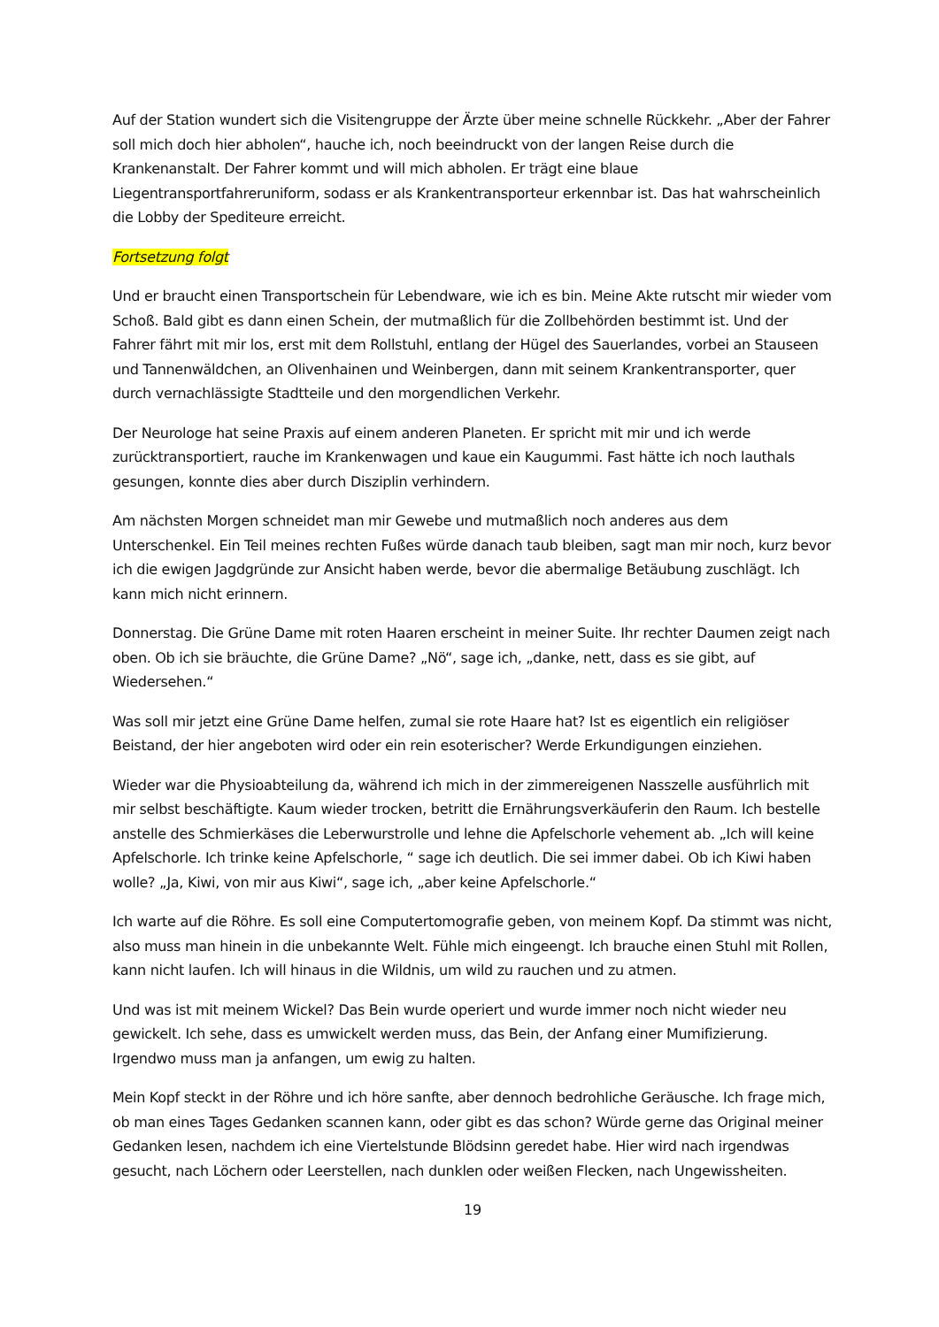Auf der Station wundert sich die Visitengruppe der Ärzte über meine schnelle Rückkehr. „Aber der Fahrer soll mich doch hier abholen“, hauche ich, noch beeindruckt von der langen Reise durch die Krankenanstalt. Der Fahrer kommt und will mich abholen. Er trägt eine blaue Liegentransportfahreruniform, sodass er als Krankentransporteur erkennbar ist. Das hat wahrscheinlich die Lobby der Spediteure erreicht.
Fortsetzung folgt
Und er braucht einen Transportschein für Lebendware, wie ich es bin. Meine Akte rutscht mir wieder vom Schoß. Bald gibt es dann einen Schein, der mutmaßlich für die Zollbehörden bestimmt ist. Und der Fahrer fährt mit mir los, erst mit dem Rollstuhl, entlang der Hügel des Sauerlandes, vorbei an Stauseen und Tannenwäldchen, an Olivenhainen und Weinbergen, dann mit seinem Krankentransporter, quer durch vernachlässigte Stadtteile und den morgendlichen Verkehr.
Der Neurologe hat seine Praxis auf einem anderen Planeten. Er spricht mit mir und ich werde zurücktransportiert, rauche im Krankenwagen und kaue ein Kaugummi. Fast hätte ich noch lauthals gesungen, konnte dies aber durch Disziplin verhindern.
Am nächsten Morgen schneidet man mir Gewebe und mutmaßlich noch anderes aus dem Unterschenkel. Ein Teil meines rechten Fußes würde danach taub bleiben, sagt man mir noch, kurz bevor ich die ewigen Jagdgründe zur Ansicht haben werde, bevor die abermalige Betäubung zuschlägt. Ich kann mich nicht erinnern.
Donnerstag. Die Grüne Dame mit roten Haaren erscheint in meiner Suite. Ihr rechter Daumen zeigt nach oben. Ob ich sie bräuchte, die Grüne Dame? „Nö“, sage ich, „danke, nett, dass es sie gibt, auf Wiedersehen.“
Was soll mir jetzt eine Grüne Dame helfen, zumal sie rote Haare hat? Ist es eigentlich ein religiöser Beistand, der hier angeboten wird oder ein rein esoterischer? Werde Erkundigungen einziehen.
Wieder war die Physioabteilung da, während ich mich in der zimmereigenen Nasszelle ausführlich mit mir selbst beschäftigte. Kaum wieder trocken, betritt die Ernährungsverkäuferin den Raum. Ich bestelle anstelle des Schmierkäses die Leberwurstrolle und lehne die Apfelschorle vehement ab. „Ich will keine Apfelschorle. Ich trinke keine Apfelschorle, “ sage ich deutlich. Die sei immer dabei. Ob ich Kiwi haben wolle? „Ja, Kiwi, von mir aus Kiwi“, sage ich, „aber keine Apfelschorle.“
Ich warte auf die Röhre. Es soll eine Computertomografie geben, von meinem Kopf. Da stimmt was nicht, also muss man hinein in die unbekannte Welt. Fühle mich eingeengt. Ich brauche einen Stuhl mit Rollen, kann nicht laufen. Ich will hinaus in die Wildnis, um wild zu rauchen und zu atmen.
Und was ist mit meinem Wickel? Das Bein wurde operiert und wurde immer noch nicht wieder neu gewickelt. Ich sehe, dass es umwickelt werden muss, das Bein, der Anfang einer Mumifizierung. Irgendwo muss man ja anfangen, um ewig zu halten.
Mein Kopf steckt in der Röhre und ich höre sanfte, aber dennoch bedrohliche Geräusche. Ich frage mich, ob man eines Tages Gedanken scannen kann, oder gibt es das schon? Würde gerne das Original meiner Gedanken lesen, nachdem ich eine Viertelstunde Blödsinn geredet habe. Hier wird nach irgendwas gesucht, nach Löchern oder Leerstellen, nach dunklen oder weißen Flecken, nach Ungewissheiten.
19